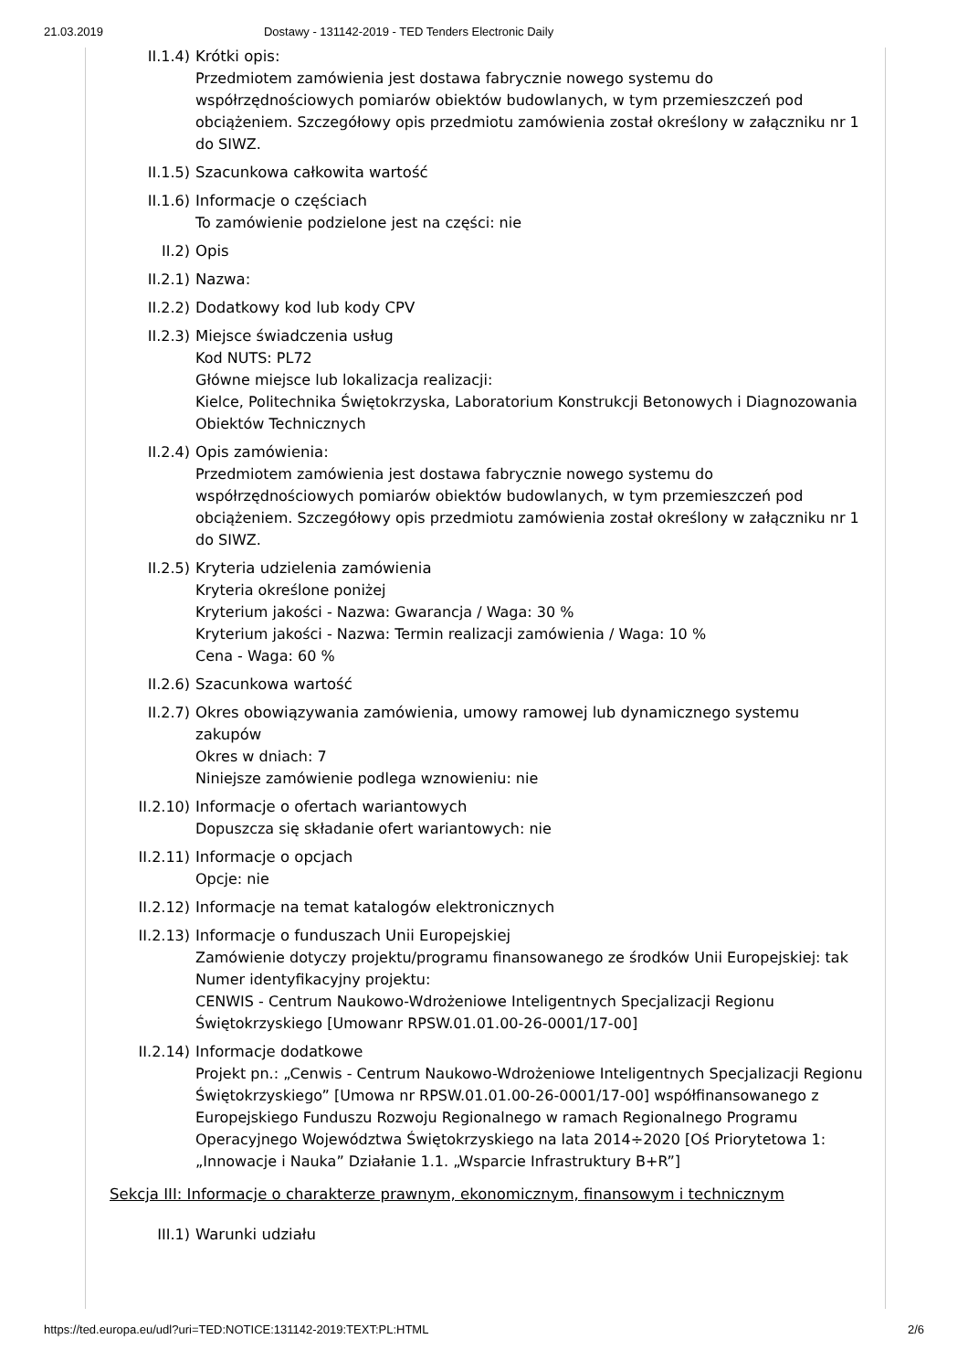21.03.2019 Dostawy - 131142-2019 - TED Tenders Electronic Daily
II.1.4) Krótki opis:
Przedmiotem zamówienia jest dostawa fabrycznie nowego systemu do współrzędnościowych pomiarów obiektów budowlanych, w tym przemieszczeń pod obciążeniem. Szczegółowy opis przedmiotu zamówienia został określony w załączniku nr 1 do SIWZ.
II.1.5) Szacunkowa całkowita wartość
II.1.6) Informacje o częściach
To zamówienie podzielone jest na części: nie
II.2) Opis
II.2.1) Nazwa:
II.2.2) Dodatkowy kod lub kody CPV
II.2.3) Miejsce świadczenia usług
Kod NUTS: PL72
Główne miejsce lub lokalizacja realizacji:
Kielce, Politechnika Świętokrzyska, Laboratorium Konstrukcji Betonowych i Diagnozowania Obiektów Technicznych
II.2.4) Opis zamówienia:
Przedmiotem zamówienia jest dostawa fabrycznie nowego systemu do współrzędnościowych pomiarów obiektów budowlanych, w tym przemieszczeń pod obciążeniem. Szczegółowy opis przedmiotu zamówienia został określony w załączniku nr 1 do SIWZ.
II.2.5) Kryteria udzielenia zamówienia
Kryteria określone poniżej
Kryterium jakości - Nazwa: Gwarancja / Waga: 30 %
Kryterium jakości - Nazwa: Termin realizacji zamówienia / Waga: 10 %
Cena - Waga: 60 %
II.2.6) Szacunkowa wartość
II.2.7) Okres obowiązywania zamówienia, umowy ramowej lub dynamicznego systemu zakupów
Okres w dniach: 7
Niniejsze zamówienie podlega wznowieniu: nie
II.2.10) Informacje o ofertach wariantowych
Dopuszcza się składanie ofert wariantowych: nie
II.2.11) Informacje o opcjach
Opcje: nie
II.2.12) Informacje na temat katalogów elektronicznych
II.2.13) Informacje o funduszach Unii Europejskiej
Zamówienie dotyczy projektu/programu finansowanego ze środków Unii Europejskiej: tak
Numer identyfikacyjny projektu:
CENWIS - Centrum Naukowo-Wdrożeniowe Inteligentnych Specjalizacji Regionu Świętokrzyskiego [Umowanr RPSW.01.01.00-26-0001/17-00]
II.2.14) Informacje dodatkowe
Projekt pn.: „Cenwis - Centrum Naukowo-Wdrożeniowe Inteligentnych Specjalizacji Regionu Świętokrzyskiego” [Umowa nr RPSW.01.01.00-26-0001/17-00] współfinansowanego z Europejskiego Funduszu Rozwoju Regionalnego w ramach Regionalnego Programu Operacyjnego Województwa Świętokrzyskiego na lata 2014÷2020 [Oś Priorytetowa 1: „Innowacje i Nauka” Działanie 1.1. „Wsparcie Infrastruktury B+R”]
Sekcja III: Informacje o charakterze prawnym, ekonomicznym, finansowym i technicznym
III.1) Warunki udziału
https://ted.europa.eu/udl?uri=TED:NOTICE:131142-2019:TEXT:PL:HTML 2/6